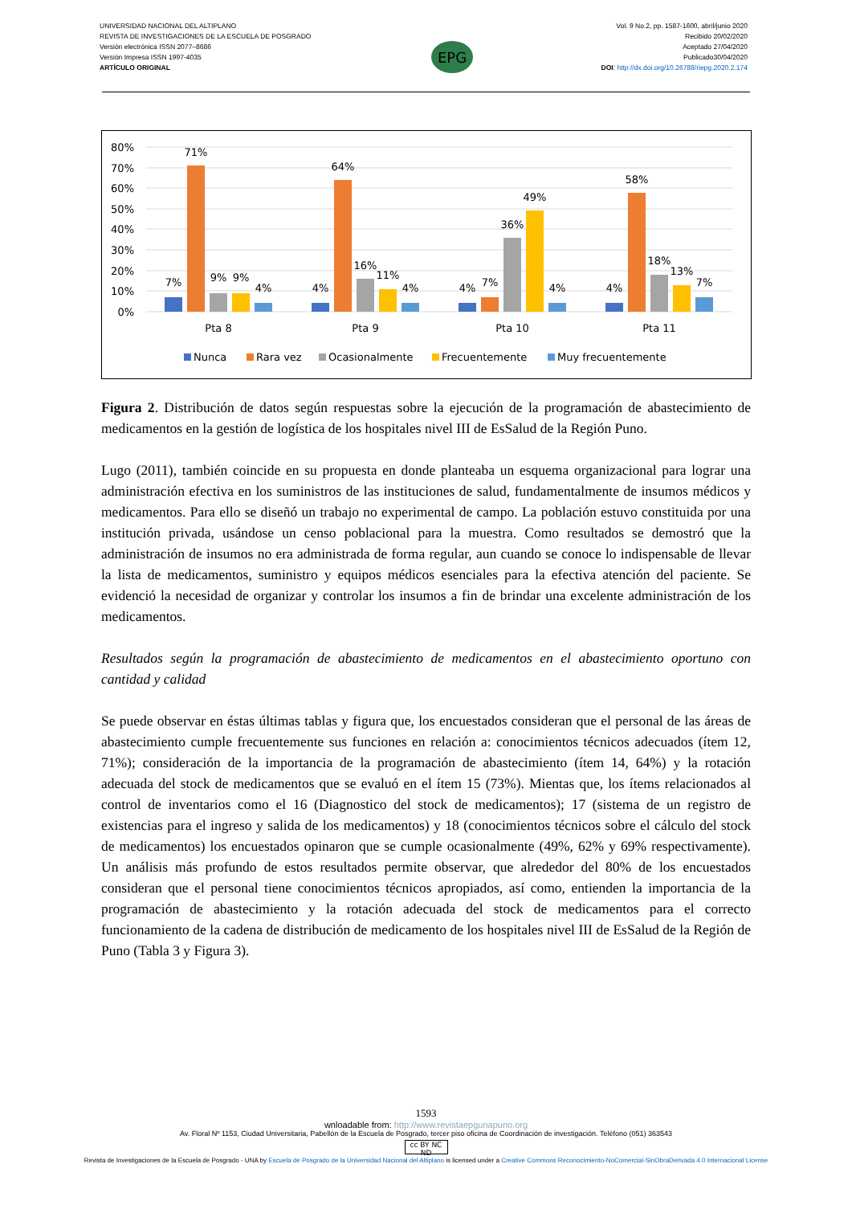UNIVERSIDAD NACIONAL DEL ALTIPLANO
REVISTA DE INVESTIGACIONES DE LA ESCUELA DE POSGRADO
Versión electrónica ISSN 2077–8686
Versión Impresa ISSN 1997-4035
ARTÍCULO ORIGINAL
EPG
Vol. 9 No.2, pp. 1587-1600, abril/junio 2020
Recibido 20/02/2020
Aceptado 27/04/2020
Publicado30/04/2020
DOI: http://dx.doi.org/10.26788/riepg.2020.2.174
80%
70%
60%
50%
40%
30%
20%
10%
0%
7%
71%
9%
9%
4%
4%
64%
16%
11%
4%
4%
7%
36%
49%
4%
4%
58%
18%
13%
7%
Pta 8
Pta 9
Pta 10
Pta 11
Nunca
Rara vez
Ocasionalmente
Frecuentemente
Muy frecuentemente
Figura 2. Distribución de datos según respuestas sobre la ejecución de la programación de abastecimiento de medicamentos en la gestión de logística de los hospitales nivel III de EsSalud de la Región Puno.
Lugo (2011), también coincide en su propuesta en donde planteaba un esquema organizacional para lograr una administración efectiva en los suministros de las instituciones de salud, fundamentalmente de insumos médicos y medicamentos. Para ello se diseñó un trabajo no experimental de campo. La población estuvo constituida por una institución privada, usándose un censo poblacional para la muestra. Como resultados se demostró que la administración de insumos no era administrada de forma regular, aun cuando se conoce lo indispensable de llevar la lista de medicamentos, suministro y equipos médicos esenciales para la efectiva atención del paciente. Se evidenció la necesidad de organizar y controlar los insumos a fin de brindar una excelente administración de los medicamentos.
Resultados según la programación de abastecimiento de medicamentos en el abastecimiento oportuno con cantidad y calidad
Se puede observar en éstas últimas tablas y figura que, los encuestados consideran que el personal de las áreas de abastecimiento cumple frecuentemente sus funciones en relación a: conocimientos técnicos adecuados (ítem 12, 71%); consideración de la importancia de la programación de abastecimiento (ítem 14, 64%) y la rotación adecuada del stock de medicamentos que se evaluó en el ítem 15 (73%). Mientas que, los ítems relacionados al control de inventarios como el 16 (Diagnostico del stock de medicamentos); 17 (sistema de un registro de existencias para el ingreso y salida de los medicamentos) y 18 (conocimientos técnicos sobre el cálculo del stock de medicamentos) los encuestados opinaron que se cumple ocasionalmente (49%, 62% y 69% respectivamente). Un análisis más profundo de estos resultados permite observar, que alrededor del 80% de los encuestados consideran que el personal tiene conocimientos técnicos apropiados, así como, entienden la importancia de la programación de abastecimiento y la rotación adecuada del stock de medicamentos para el correcto funcionamiento de la cadena de distribución de medicamento de los hospitales nivel III de EsSalud de la Región de Puno (Tabla 3 y Figura 3).
1593
wnloadable from: http://www.revistaepgunapuno.org
Av. Floral Nº 1153, Ciudad Universitaria, Pabellón de la Escuela de Posgrado, tercer piso oficina de Coordinación de investigación. Teléfono (051) 363543
cc BY NC ND
Revista de Investigaciones de la Escuela de Posgrado - UNA by Escuela de Posgrado de la Universidad Nacional del Altiplano is licensed under a Creative Commons Reconocimiento-NoComercial-SinObraDerivada 4.0 Internacional License